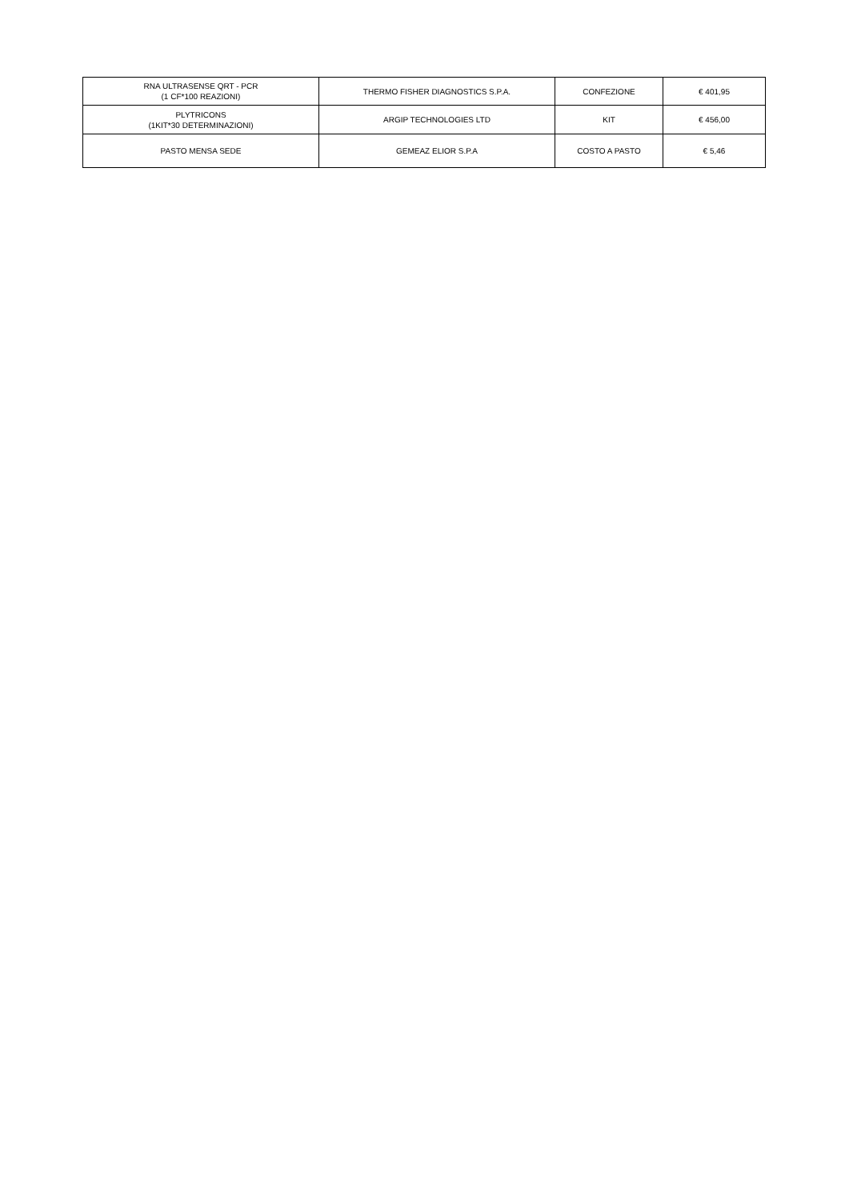| RNA ULTRASENSE QRT - PCR (1 CF*100 REAZIONI) | THERMO FISHER DIAGNOSTICS S.P.A. | CONFEZIONE | € 401,95 |
| PLYTRICONS (1KIT*30 DETERMINAZIONI) | ARGIP TECHNOLOGIES LTD | KIT | € 456,00 |
| PASTO MENSA SEDE | GEMEAZ ELIOR S.P.A | COSTO A PASTO | € 5,46 |